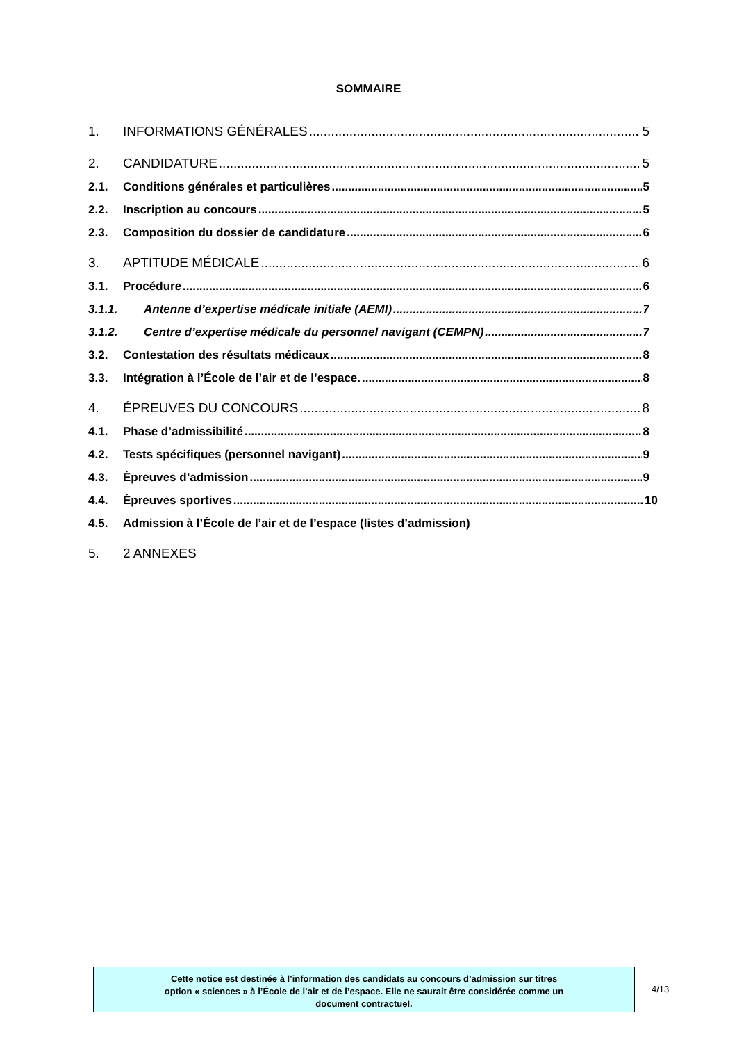SOMMAIRE
1. INFORMATIONS GÉNÉRALES 5
2. CANDIDATURE 5
2.1. Conditions générales et particulières 5
2.2. Inscription au concours 5
2.3. Composition du dossier de candidature 6
3. APTITUDE MÉDICALE 6
3.1. Procédure 6
3.1.1. Antenne d’expertise médicale initiale (AEMI) 7
3.1.2. Centre d’expertise médicale du personnel navigant (CEMPN) 7
3.2. Contestation des résultats médicaux 8
3.3. Intégration à l’École de l’air et de l’espace. 8
4. ÉPREUVES DU CONCOURS 8
4.1. Phase d’admissibilité 8
4.2. Tests spécifiques (personnel navigant) 9
4.3. Épreuves d’admission 9
4.4. Épreuves sportives 10
4.5. Admission à l’École de l’air et de l’espace (listes d’admission)
5. 2 ANNEXES
Cette notice est destinée à l’information des candidats au concours d’admission sur titres
option « sciences » à l’École de l’air et de l’espace. Elle ne saurait être considérée comme un
document contractuel.
4/13